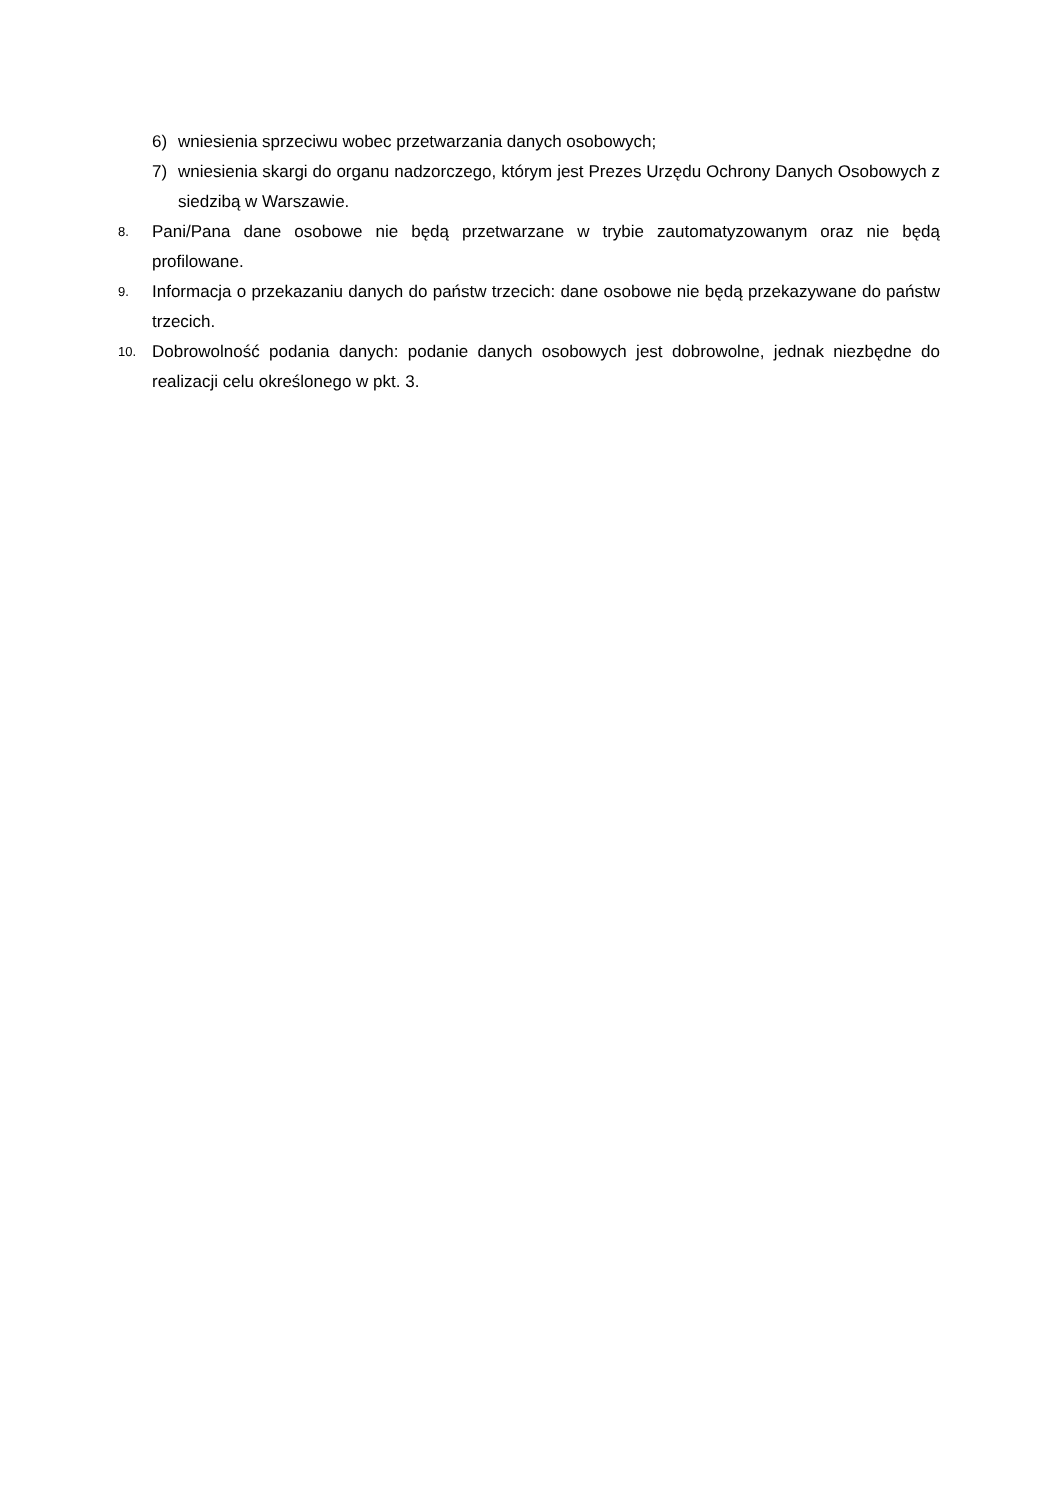6) wniesienia sprzeciwu wobec przetwarzania danych osobowych;
7) wniesienia skargi do organu nadzorczego, którym jest Prezes Urzędu Ochrony Danych Osobowych z siedzibą w Warszawie.
8. Pani/Pana dane osobowe nie będą przetwarzane w trybie zautomatyzowanym oraz nie będą profilowane.
9. Informacja o przekazaniu danych do państw trzecich: dane osobowe nie będą przekazywane do państw trzecich.
10. Dobrowolność podania danych: podanie danych osobowych jest dobrowolne, jednak niezbędne do realizacji celu określonego w pkt. 3.